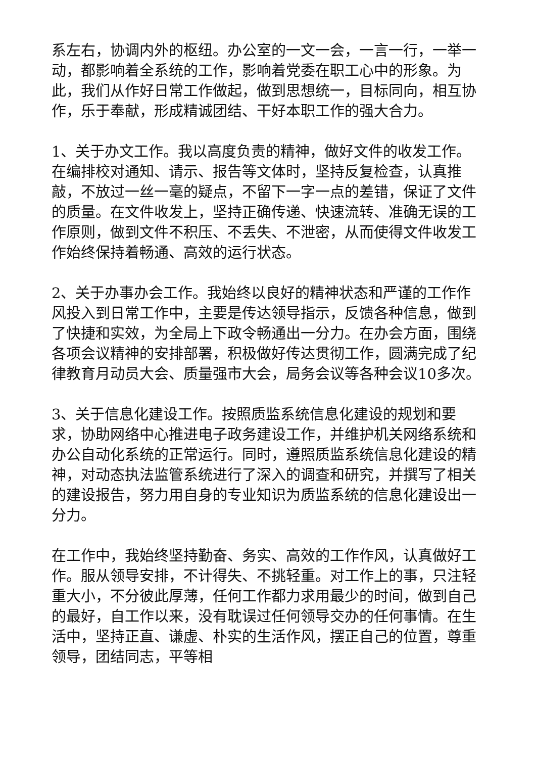系左右，协调内外的枢纽。办公室的一文一会，一言一行，一举一动，都影响着全系统的工作，影响着党委在职工心中的形象。为此，我们从作好日常工作做起，做到思想统一，目标同向，相互协作，乐于奉献，形成精诚团结、干好本职工作的强大合力。
1、关于办文工作。我以高度负责的精神，做好文件的收发工作。在编排校对通知、请示、报告等文体时，坚持反复检查，认真推敲，不放过一丝一毫的疑点，不留下一字一点的差错，保证了文件的质量。在文件收发上，坚持正确传递、快速流转、准确无误的工作原则，做到文件不积压、不丢失、不泄密，从而使得文件收发工作始终保持着畅通、高效的运行状态。
2、关于办事办会工作。我始终以良好的精神状态和严谨的工作作风投入到日常工作中，主要是传达领导指示，反馈各种信息，做到了快捷和实效，为全局上下政令畅通出一分力。在办会方面，围绕各项会议精神的安排部署，积极做好传达贯彻工作，圆满完成了纪律教育月动员大会、质量强市大会，局务会议等各种会议10多次。
3、关于信息化建设工作。按照质监系统信息化建设的规划和要求，协助网络中心推进电子政务建设工作，并维护机关网络系统和办公自动化系统的正常运行。同时，遵照质监系统信息化建设的精神，对动态执法监管系统进行了深入的调查和研究，并撰写了相关的建设报告，努力用自身的专业知识为质监系统的信息化建设出一分力。
在工作中，我始终坚持勤奋、务实、高效的工作作风，认真做好工作。服从领导安排，不计得失、不挑轻重。对工作上的事，只注轻重大小，不分彼此厚薄，任何工作都力求用最少的时间，做到自己的最好，自工作以来，没有耽误过任何领导交办的任何事情。在生活中，坚持正直、谦虚、朴实的生活作风，摆正自己的位置，尊重领导，团结同志，平等相